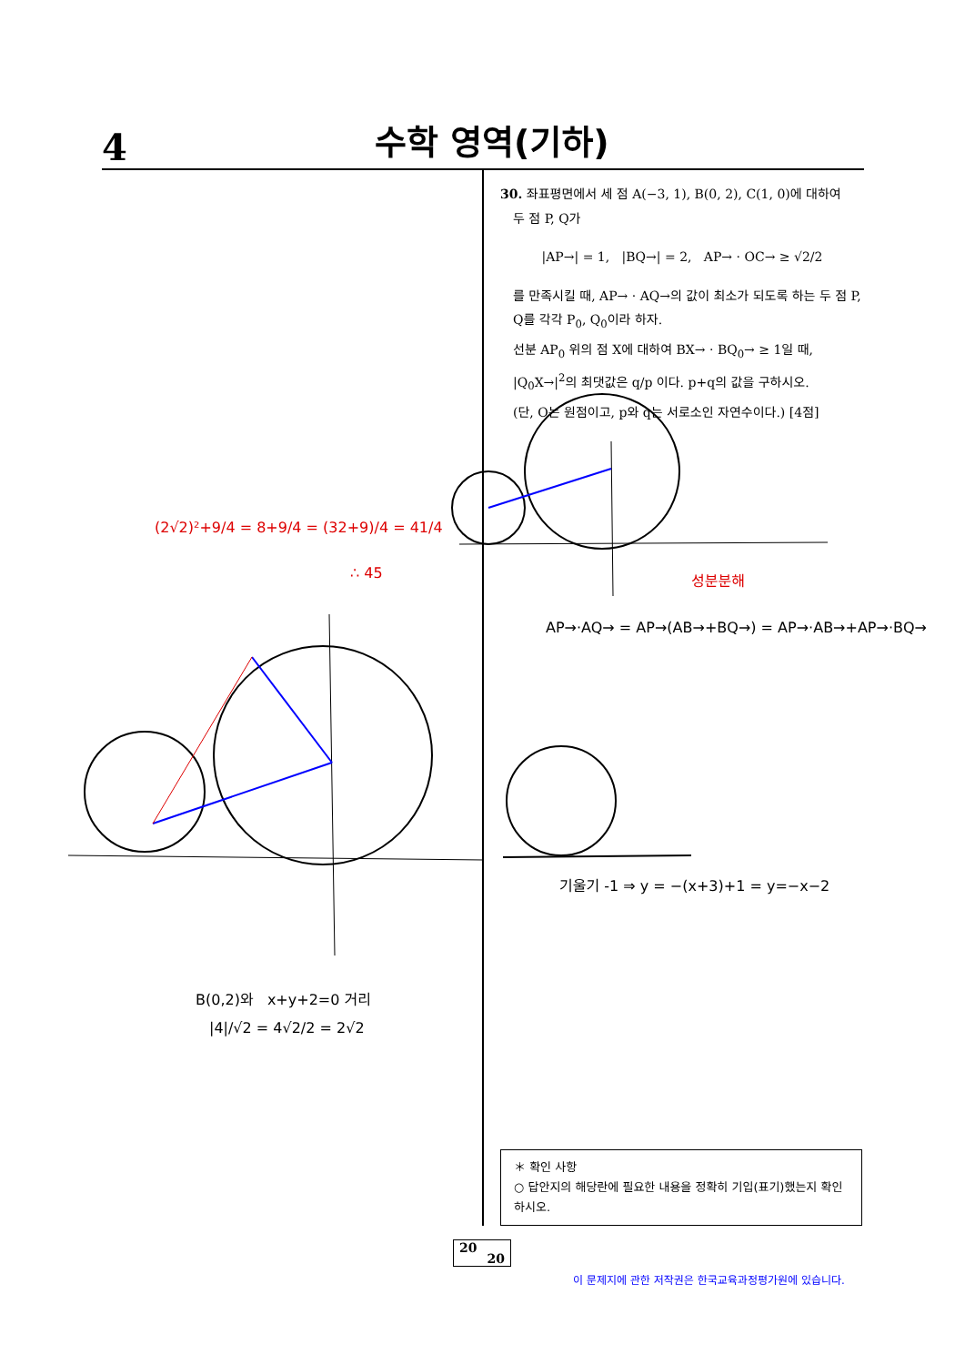4
수학 영역(기하)
30. 좌표평면에서 세 점 A(−3, 1), B(0, 2), C(1, 0)에 대하여
두 점 P, Q가
|AP→| = 1, |BQ→| = 2, AP→ · OC→ ≥ √2/2
를 만족시킬 때, AP→ · AQ→의 값이 최소가 되도록 하는 두 점 P, Q를 각각 P<sub>0</sub>, Q<sub>0</sub>이라 하자.
선분 AP<sub>0</sub> 위의 점 X에 대하여 BX→ · BQ<sub>0</sub>→ ≥ 1일 때,
|Q<sub>0</sub>X→|<sup>2</sup>의 최댓값은 q/p 이다. p+q의 값을 구하시오.
(단, O는 원점이고, p와 q는 서로소인 자연수이다.) [4점]
(2√2)²+9/4 = 8+9/4 = (32+9)/4 = 41/4
∴ 45 성분분해
AP→·AQ→ = AP→(AB→+BQ→) = AP→·AB→+AP→·BQ→
기울기 -1 ⇒ y = −(x+3)+1 = y=−x−2
B(0,2)와 x+y+2=0 거리
|4|/√2 = 4√2/2 = 2√2
＊ 확인 사항
○ 답안지의 해당란에 필요한 내용을 정확히 기입(표기)했는지 확인 하시오.
20
20
이 문제지에 관한 저작권은 한국교육과정평가원에 있습니다.